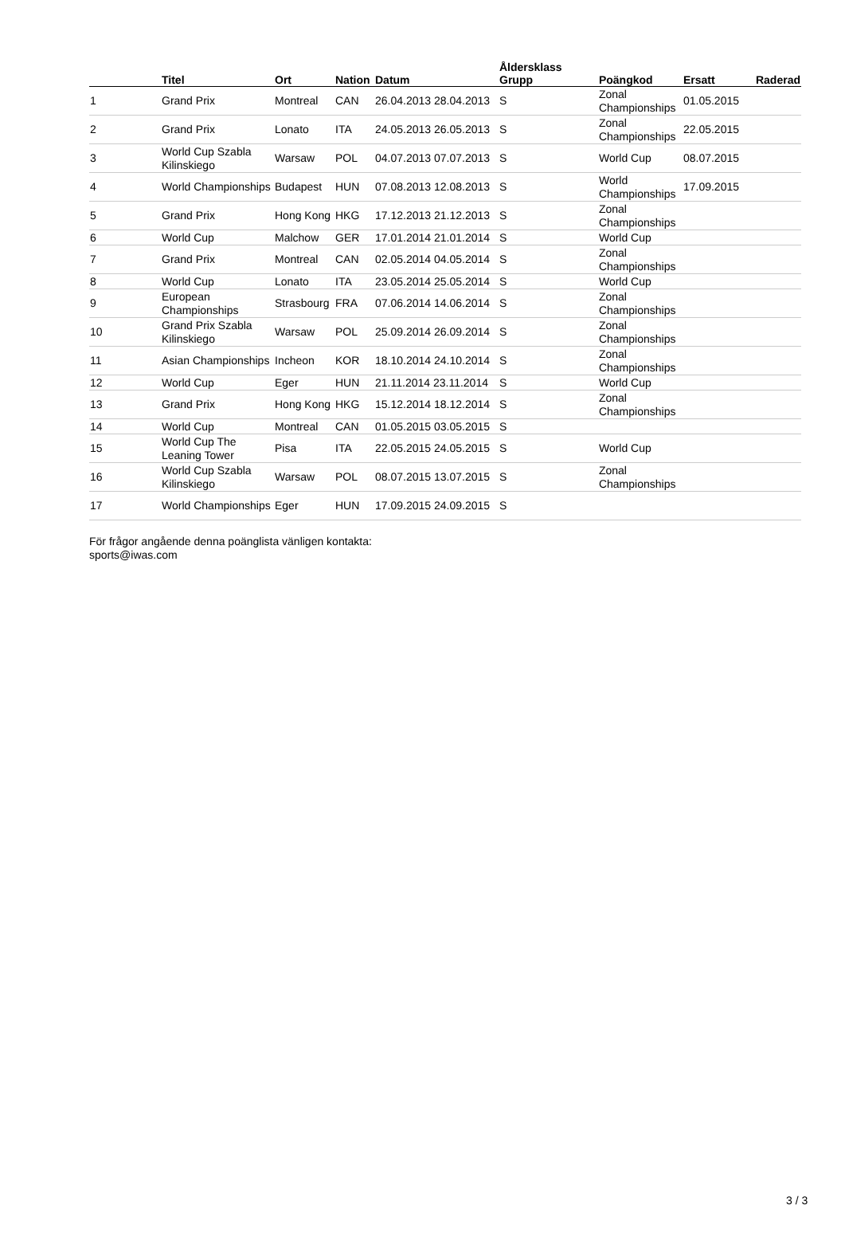| | Titel | Ort | Nation | Datum | Åldersklass Grupp | | Poängkod | Ersatt | Raderad |
| --- | --- | --- | --- | --- | --- | --- | --- | --- | --- |
| 1 | Grand Prix | Montreal | CAN | 26.04.2013 28.04.2013 | S | | Zonal Championships | 01.05.2015 | |
| 2 | Grand Prix | Lonato | ITA | 24.05.2013 26.05.2013 | S | | Zonal Championships | 22.05.2015 | |
| 3 | World Cup Szabla Kilinskiego | Warsaw | POL | 04.07.2013 07.07.2013 | S | | World Cup | 08.07.2015 | |
| 4 | World Championships | Budapest | HUN | 07.08.2013 12.08.2013 | S | | World Championships | 17.09.2015 | |
| 5 | Grand Prix | Hong Kong | HKG | 17.12.2013 21.12.2013 | S | | Zonal Championships | | |
| 6 | World Cup | Malchow | GER | 17.01.2014 21.01.2014 | S | | World Cup | | |
| 7 | Grand Prix | Montreal | CAN | 02.05.2014 04.05.2014 | S | | Zonal Championships | | |
| 8 | World Cup | Lonato | ITA | 23.05.2014 25.05.2014 | S | | World Cup | | |
| 9 | European Championships | Strasbourg | FRA | 07.06.2014 14.06.2014 | S | | Zonal Championships | | |
| 10 | Grand Prix Szabla Kilinskiego | Warsaw | POL | 25.09.2014 26.09.2014 | S | | Zonal Championships | | |
| 11 | Asian Championships | Incheon | KOR | 18.10.2014 24.10.2014 | S | | Zonal Championships | | |
| 12 | World Cup | Eger | HUN | 21.11.2014 23.11.2014 | S | | World Cup | | |
| 13 | Grand Prix | Hong Kong | HKG | 15.12.2014 18.12.2014 | S | | Zonal Championships | | |
| 14 | World Cup | Montreal | CAN | 01.05.2015 03.05.2015 | S | | | | |
| 15 | World Cup The Leaning Tower | Pisa | ITA | 22.05.2015 24.05.2015 | S | | World Cup | | |
| 16 | World Cup Szabla Kilinskiego | Warsaw | POL | 08.07.2015 13.07.2015 | S | | Zonal Championships | | |
| 17 | World Championships | Eger | HUN | 17.09.2015 24.09.2015 | S | | | | |
För frågor angående denna poänglista vänligen kontakta:
sports@iwas.com
3 / 3